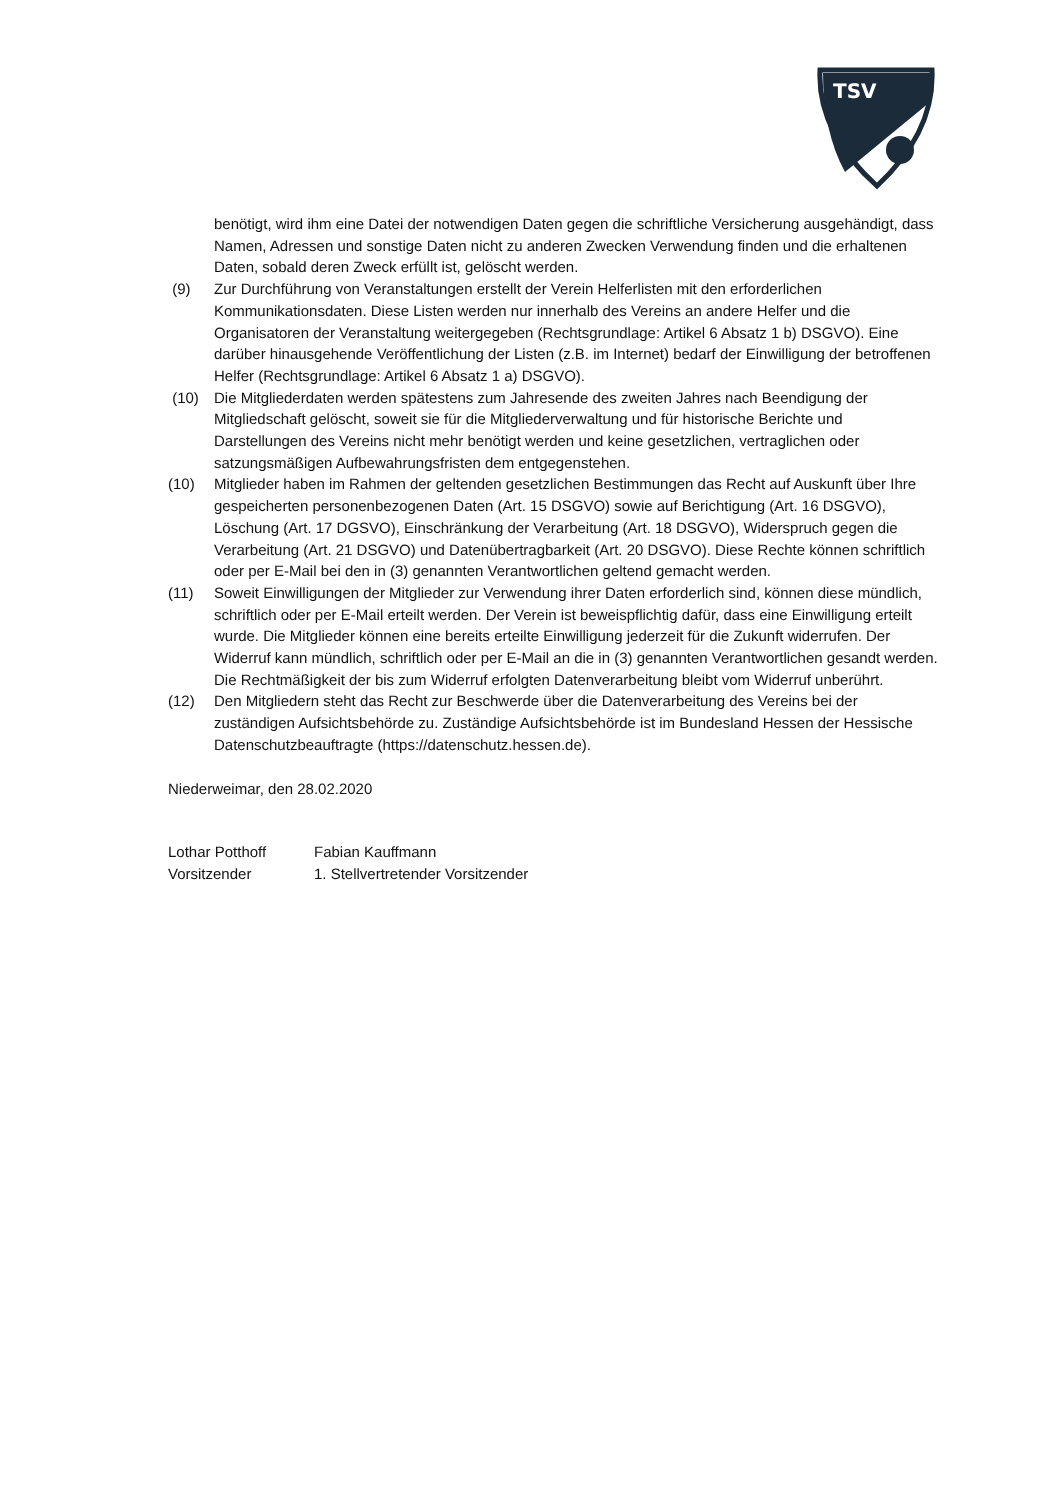TSV
benötigt, wird ihm eine Datei der notwendigen Daten gegen die schriftliche Versicherung ausgehändigt, dass Namen, Adressen und sonstige Daten nicht zu anderen Zwecken Verwendung finden und die erhaltenen Daten, sobald deren Zweck erfüllt ist, gelöscht werden.
(9) Zur Durchführung von Veranstaltungen erstellt der Verein Helferlisten mit den erforderlichen Kommunikationsdaten. Diese Listen werden nur innerhalb des Vereins an andere Helfer und die Organisatoren der Veranstaltung weitergegeben (Rechtsgrundlage: Artikel 6 Absatz 1 b) DSGVO). Eine darüber hinausgehende Veröffentlichung der Listen (z.B. im Internet) bedarf der Einwilligung der betroffenen Helfer (Rechtsgrundlage: Artikel 6 Absatz 1 a) DSGVO).
(10) Die Mitgliederdaten werden spätestens zum Jahresende des zweiten Jahres nach Beendigung der Mitgliedschaft gelöscht, soweit sie für die Mitgliederverwaltung und für historische Berichte und Darstellungen des Vereins nicht mehr benötigt werden und keine gesetzlichen, vertraglichen oder satzungsmäßigen Aufbewahrungsfristen dem entgegenstehen.
(10) Mitglieder haben im Rahmen der geltenden gesetzlichen Bestimmungen das Recht auf Auskunft über Ihre gespeicherten personenbezogenen Daten (Art. 15 DSGVO) sowie auf Berichtigung (Art. 16 DSGVO), Löschung (Art. 17 DGSVO), Einschränkung der Verarbeitung (Art. 18 DSGVO), Widerspruch gegen die Verarbeitung (Art. 21 DSGVO) und Datenübertragbarkeit (Art. 20 DSGVO). Diese Rechte können schriftlich oder per E-Mail bei den in (3) genannten Verantwortlichen geltend gemacht werden.
(11) Soweit Einwilligungen der Mitglieder zur Verwendung ihrer Daten erforderlich sind, können diese mündlich, schriftlich oder per E-Mail erteilt werden. Der Verein ist beweispflichtig dafür, dass eine Einwilligung erteilt wurde. Die Mitglieder können eine bereits erteilte Einwilligung jederzeit für die Zukunft widerrufen. Der Widerruf kann mündlich, schriftlich oder per E-Mail an die in (3) genannten Verantwortlichen gesandt werden. Die Rechtmäßigkeit der bis zum Widerruf erfolgten Datenverarbeitung bleibt vom Widerruf unberührt.
(12) Den Mitgliedern steht das Recht zur Beschwerde über die Datenverarbeitung des Vereins bei der zuständigen Aufsichtsbehörde zu. Zuständige Aufsichtsbehörde ist im Bundesland Hessen der Hessische Datenschutzbeauftragte (https://datenschutz.hessen.de).
Niederweimar, den 28.02.2020
Lothar Potthoff
Vorsitzender
Fabian Kauffmann
1. Stellvertretender Vorsitzender